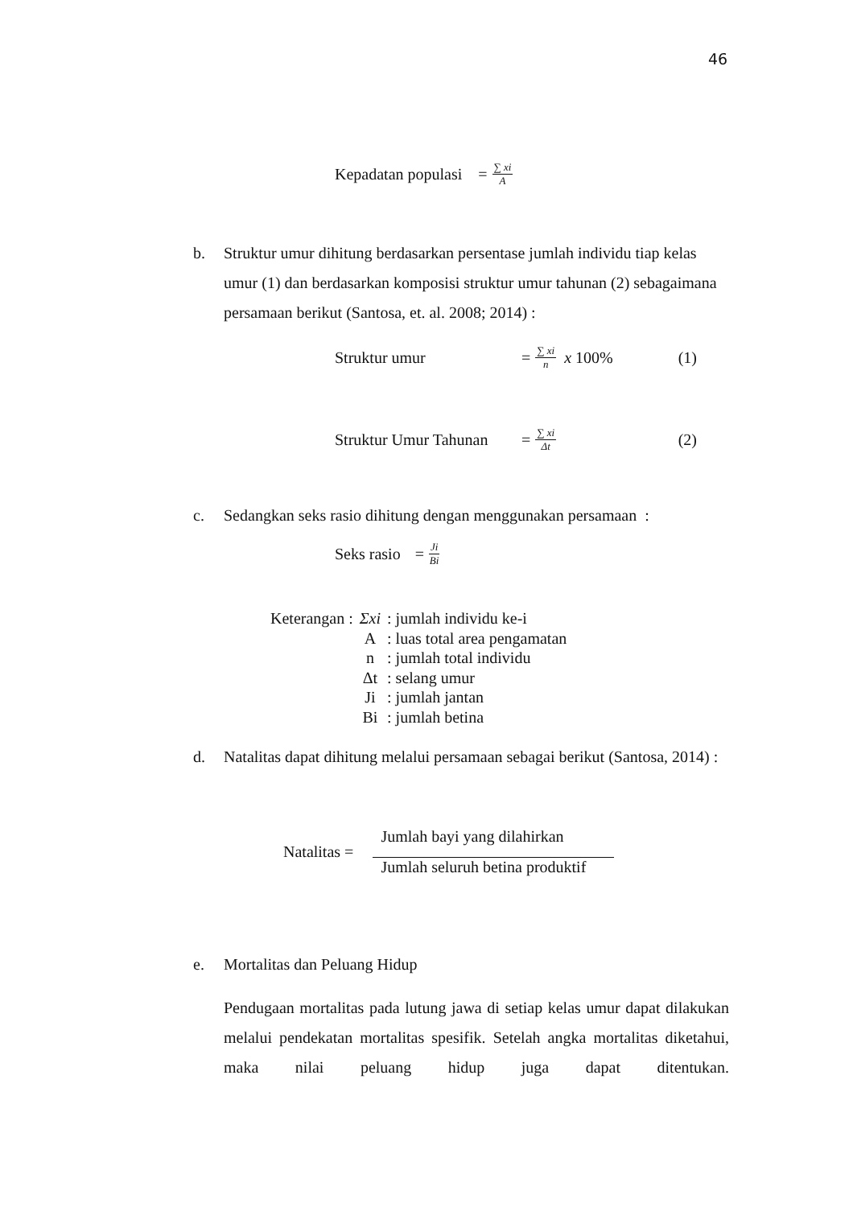46
Kepadatan populasi = ∑ xi A
b. Struktur umur dihitung berdasarkan persentase jumlah individu tiap kelas umur (1) dan berdasarkan komposisi struktur umur tahunan (2) sebagaimana persamaan berikut (Santosa, et. al. 2008; 2014) :
Struktur umur = ∑ xi n x 100% (1)
Struktur Umur Tahunan = ∑ xi Δt (2)
c. Sedangkan seks rasio dihitung dengan menggunakan persamaan :
Seks rasio = Ji Bi
| Keterangan : | Σxi | : jumlah individu ke-i |
| | A | : luas total area pengamatan |
| | n | : jumlah total individu |
| | Δt | : selang umur |
| | Ji | : jumlah jantan |
| | Bi | : jumlah betina |
d. Natalitas dapat dihitung melalui persamaan sebagai berikut (Santosa, 2014) :
Natalitas = Jumlah bayi yang dilahirkan Jumlah seluruh betina produktif
e. Mortalitas dan Peluang Hidup
Pendugaan mortalitas pada lutung jawa di setiap kelas umur dapat dilakukan melalui pendekatan mortalitas spesifik. Setelah angka mortalitas diketahui, maka nilai peluang hidup juga dapat ditentukan.